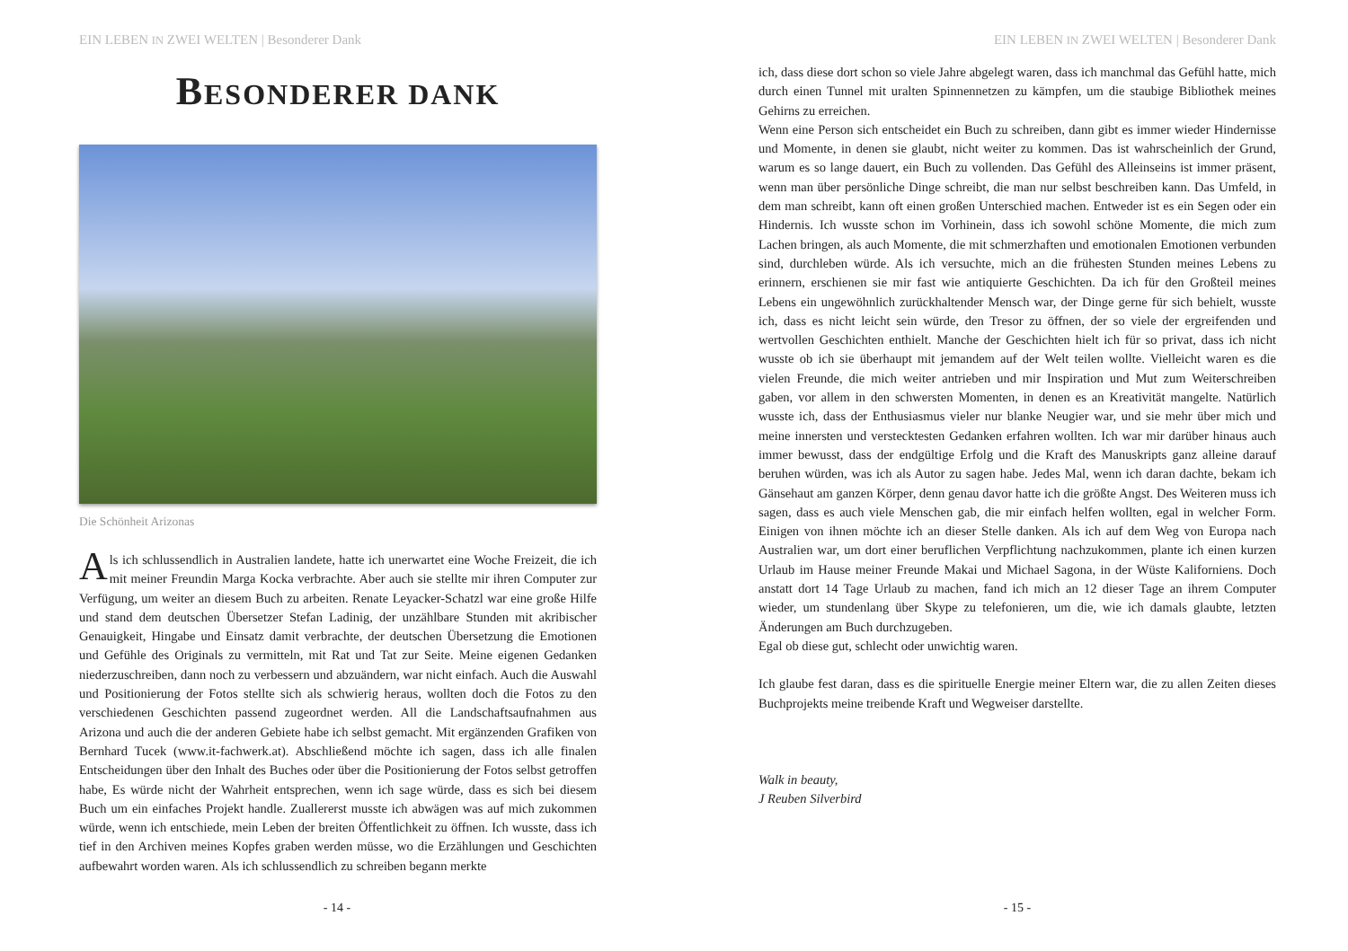EIN LEBEN IN ZWEI WELTEN | Besonderer Dank
BESONDERER DANK
Die Schönheit Arizonas
Als ich schlussendlich in Australien landete, hatte ich unerwartet eine Woche Freizeit, die ich mit meiner Freundin Marga Kocka verbrachte. Aber auch sie stellte mir ihren Computer zur Verfügung, um weiter an diesem Buch zu arbeiten. Renate Leyacker-Schatzl war eine große Hilfe und stand dem deutschen Übersetzer Stefan Ladinig, der unzählbare Stunden mit akribischer Genauigkeit, Hingabe und Einsatz damit verbrachte, der deutschen Übersetzung die Emotionen und Gefühle des Originals zu vermitteln, mit Rat und Tat zur Seite. Meine eigenen Gedanken niederzuschreiben, dann noch zu verbessern und abzuändern, war nicht einfach. Auch die Auswahl und Positionierung der Fotos stellte sich als schwierig heraus, wollten doch die Fotos zu den verschiedenen Geschichten passend zugeordnet werden. All die Landschaftsaufnahmen aus Arizona und auch die der anderen Gebiete habe ich selbst gemacht. Mit ergänzenden Grafiken von Bernhard Tucek (www.it-fachwerk.at). Abschließend möchte ich sagen, dass ich alle finalen Entscheidungen über den Inhalt des Buches oder über die Positionierung der Fotos selbst getroffen habe, Es würde nicht der Wahrheit entsprechen, wenn ich sage würde, dass es sich bei diesem Buch um ein einfaches Projekt handle. Zuallererst musste ich abwägen was auf mich zukommen würde, wenn ich entschiede, mein Leben der breiten Öffentlichkeit zu öffnen. Ich wusste, dass ich tief in den Archiven meines Kopfes graben werden müsse, wo die Erzählungen und Geschichten aufbewahrt worden waren. Als ich schlussendlich zu schreiben begann merkte
- 14 -
EIN LEBEN IN ZWEI WELTEN | Besonderer Dank
ich, dass diese dort schon so viele Jahre abgelegt waren, dass ich manchmal das Gefühl hatte, mich durch einen Tunnel mit uralten Spinnennetzen zu kämpfen, um die staubige Bibliothek meines Gehirns zu erreichen.
Wenn eine Person sich entscheidet ein Buch zu schreiben, dann gibt es immer wieder Hindernisse und Momente, in denen sie glaubt, nicht weiter zu kommen. Das ist wahrscheinlich der Grund, warum es so lange dauert, ein Buch zu vollenden. Das Gefühl des Alleinseins ist immer präsent, wenn man über persönliche Dinge schreibt, die man nur selbst beschreiben kann. Das Umfeld, in dem man schreibt, kann oft einen großen Unterschied machen. Entweder ist es ein Segen oder ein Hindernis. Ich wusste schon im Vorhinein, dass ich sowohl schöne Momente, die mich zum Lachen bringen, als auch Momente, die mit schmerzhaften und emotionalen Emotionen verbunden sind, durchleben würde. Als ich versuchte, mich an die frühesten Stunden meines Lebens zu erinnern, erschienen sie mir fast wie antiquierte Geschichten. Da ich für den Großteil meines Lebens ein ungewöhnlich zurückhaltender Mensch war, der Dinge gerne für sich behielt, wusste ich, dass es nicht leicht sein würde, den Tresor zu öffnen, der so viele der ergreifenden und wertvollen Geschichten enthielt. Manche der Geschichten hielt ich für so privat, dass ich nicht wusste ob ich sie überhaupt mit jemandem auf der Welt teilen wollte. Vielleicht waren es die vielen Freunde, die mich weiter antrieben und mir Inspiration und Mut zum Weiterschreiben gaben, vor allem in den schwersten Momenten, in denen es an Kreativität mangelte. Natürlich wusste ich, dass der Enthusiasmus vieler nur blanke Neugier war, und sie mehr über mich und meine innersten und verstecktesten Gedanken erfahren wollten. Ich war mir darüber hinaus auch immer bewusst, dass der endgültige Erfolg und die Kraft des Manuskripts ganz alleine darauf beruhen würden, was ich als Autor zu sagen habe. Jedes Mal, wenn ich daran dachte, bekam ich Gänsehaut am ganzen Körper, denn genau davor hatte ich die größte Angst. Des Weiteren muss ich sagen, dass es auch viele Menschen gab, die mir einfach helfen wollten, egal in welcher Form. Einigen von ihnen möchte ich an dieser Stelle danken. Als ich auf dem Weg von Europa nach Australien war, um dort einer beruflichen Verpflichtung nachzukommen, plante ich einen kurzen Urlaub im Hause meiner Freunde Makai und Michael Sagona, in der Wüste Kaliforniens. Doch anstatt dort 14 Tage Urlaub zu machen, fand ich mich an 12 dieser Tage an ihrem Computer wieder, um stundenlang über Skype zu telefonieren, um die, wie ich damals glaubte, letzten Änderungen am Buch durchzugeben.
Egal ob diese gut, schlecht oder unwichtig waren.
Ich glaube fest daran, dass es die spirituelle Energie meiner Eltern war, die zu allen Zeiten dieses Buchprojekts meine treibende Kraft und Wegweiser darstellte.
Walk in beauty,
J Reuben Silverbird
- 15 -